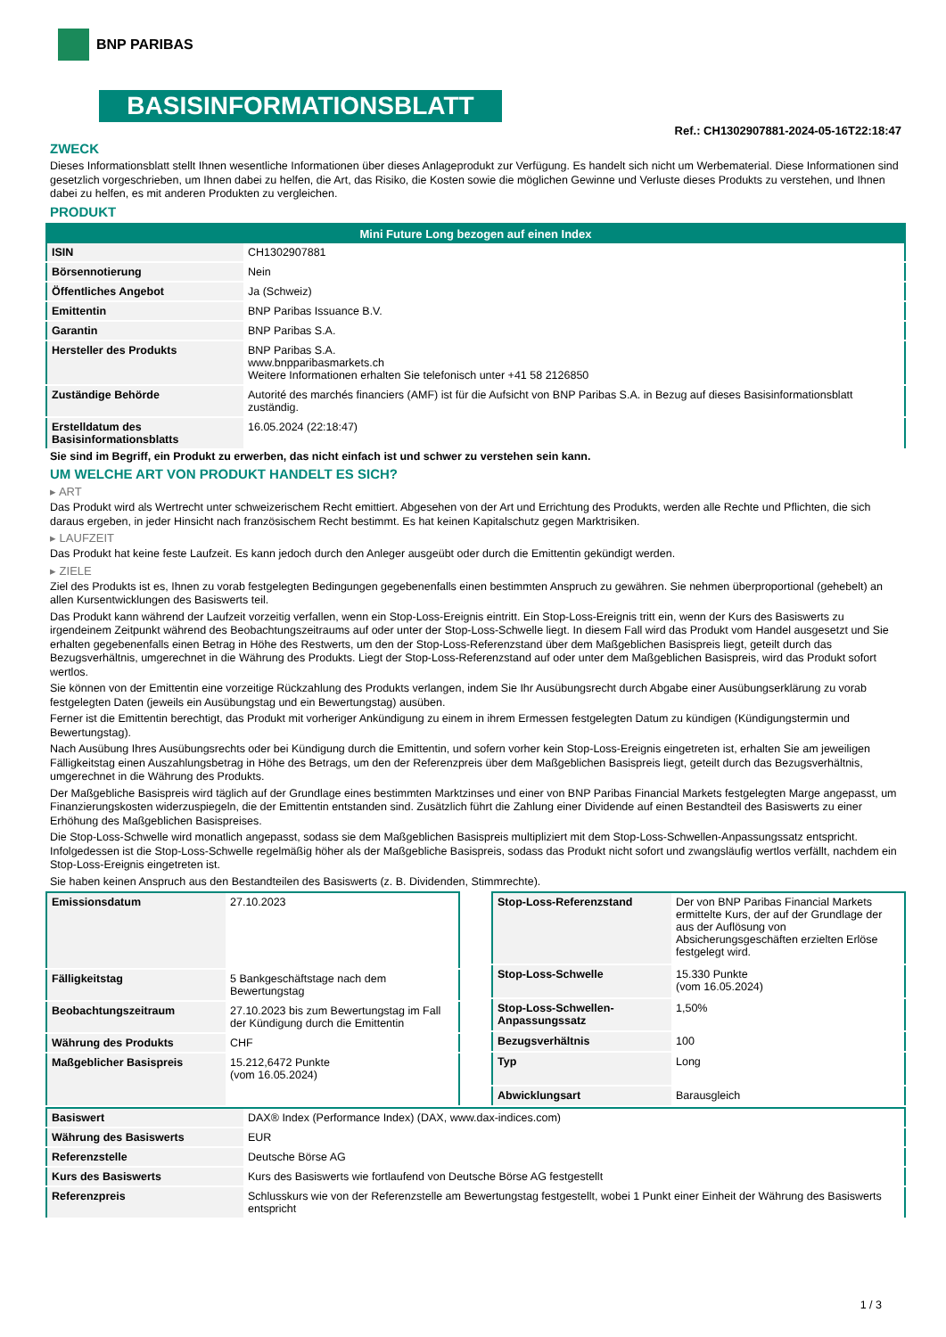BNP PARIBAS
BASISINFORMATIONSBLATT
Ref.: CH1302907881-2024-05-16T22:18:47
ZWECK
Dieses Informationsblatt stellt Ihnen wesentliche Informationen über dieses Anlageprodukt zur Verfügung. Es handelt sich nicht um Werbematerial. Diese Informationen sind gesetzlich vorgeschrieben, um Ihnen dabei zu helfen, die Art, das Risiko, die Kosten sowie die möglichen Gewinne und Verluste dieses Produkts zu verstehen, und Ihnen dabei zu helfen, es mit anderen Produkten zu vergleichen.
PRODUKT
| Mini Future Long bezogen auf einen Index | |
| --- | --- |
| ISIN | CH1302907881 |
| Börsennotierung | Nein |
| Öffentliches Angebot | Ja (Schweiz) |
| Emittentin | BNP Paribas Issuance B.V. |
| Garantin | BNP Paribas S.A. |
| Hersteller des Produkts | BNP Paribas S.A. www.bnpparibasmarkets.ch Weitere Informationen erhalten Sie telefonisch unter +41 58 2126850 |
| Zuständige Behörde | Autorité des marchés financiers (AMF) ist für die Aufsicht von BNP Paribas S.A. in Bezug auf dieses Basisinformationsblatt zuständig. |
| Erstelldatum des Basisinformationsblatts | 16.05.2024 (22:18:47) |
Sie sind im Begriff, ein Produkt zu erwerben, das nicht einfach ist und schwer zu verstehen sein kann.
UM WELCHE ART VON PRODUKT HANDELT ES SICH?
▸ ART
Das Produkt wird als Wertrecht unter schweizerischem Recht emittiert. Abgesehen von der Art und Errichtung des Produkts, werden alle Rechte und Pflichten, die sich daraus ergeben, in jeder Hinsicht nach französischem Recht bestimmt. Es hat keinen Kapitalschutz gegen Marktrisiken.
▸ LAUFZEIT
Das Produkt hat keine feste Laufzeit. Es kann jedoch durch den Anleger ausgeübt oder durch die Emittentin gekündigt werden.
▸ ZIELE
Ziel des Produkts ist es, Ihnen zu vorab festgelegten Bedingungen gegebenenfalls einen bestimmten Anspruch zu gewähren. Sie nehmen überproportional (gehebelt) an allen Kursentwicklungen des Basiswerts teil.
Das Produkt kann während der Laufzeit vorzeitig verfallen, wenn ein Stop-Loss-Ereignis eintritt. Ein Stop-Loss-Ereignis tritt ein, wenn der Kurs des Basiswerts zu irgendeinem Zeitpunkt während des Beobachtungszeitraums auf oder unter der Stop-Loss-Schwelle liegt. In diesem Fall wird das Produkt vom Handel ausgesetzt und Sie erhalten gegebenenfalls einen Betrag in Höhe des Restwerts, um den der Stop-Loss-Referenzstand über dem Maßgeblichen Basispreis liegt, geteilt durch das Bezugsverhältnis, umgerechnet in die Währung des Produkts. Liegt der Stop-Loss-Referenzstand auf oder unter dem Maßgeblichen Basispreis, wird das Produkt sofort wertlos.
Sie können von der Emittentin eine vorzeitige Rückzahlung des Produkts verlangen, indem Sie Ihr Ausübungsrecht durch Abgabe einer Ausübungserklärung zu vorab festgelegten Daten (jeweils ein Ausübungstag und ein Bewertungstag) ausüben.
Ferner ist die Emittentin berechtigt, das Produkt mit vorheriger Ankündigung zu einem in ihrem Ermessen festgelegten Datum zu kündigen (Kündigungstermin und Bewertungstag).
Nach Ausübung Ihres Ausübungsrechts oder bei Kündigung durch die Emittentin, und sofern vorher kein Stop-Loss-Ereignis eingetreten ist, erhalten Sie am jeweiligen Fälligkeitstag einen Auszahlungsbetrag in Höhe des Betrags, um den der Referenzpreis über dem Maßgeblichen Basispreis liegt, geteilt durch das Bezugsverhältnis, umgerechnet in die Währung des Produkts.
Der Maßgebliche Basispreis wird täglich auf der Grundlage eines bestimmten Marktzinses und einer von BNP Paribas Financial Markets festgelegten Marge angepasst, um Finanzierungskosten widerzuspiegeln, die der Emittentin entstanden sind. Zusätzlich führt die Zahlung einer Dividende auf einen Bestandteil des Basiswerts zu einer Erhöhung des Maßgeblichen Basispreises.
Die Stop-Loss-Schwelle wird monatlich angepasst, sodass sie dem Maßgeblichen Basispreis multipliziert mit dem Stop-Loss-Schwellen-Anpassungssatz entspricht. Infolgedessen ist die Stop-Loss-Schwelle regelmäßig höher als der Maßgebliche Basispreis, sodass das Produkt nicht sofort und zwangsläufig wertlos verfällt, nachdem ein Stop-Loss-Ereignis eingetreten ist.
Sie haben keinen Anspruch aus den Bestandteilen des Basiswerts (z. B. Dividenden, Stimmrechte).
| Emissionsdatum | 27.10.2023 |
| Fälligkeitstag | 5 Bankgeschäftstage nach dem Bewertungstag |
| Beobachtungszeitraum | 27.10.2023 bis zum Bewertungstag im Fall der Kündigung durch die Emittentin |
| Währung des Produkts | CHF |
| Maßgeblicher Basispreis | 15.212,6472 Punkte (vom 16.05.2024) |
| Stop-Loss-Referenzstand | Der von BNP Paribas Financial Markets ermittelte Kurs, der auf der Grundlage der aus der Auflösung von Absicherungsgeschäften erzielten Erlöse festgelegt wird. |
| Stop-Loss-Schwelle | 15.330 Punkte (vom 16.05.2024) |
| Stop-Loss-Schwellen-Anpassungssatz | 1,50% |
| Bezugsverhältnis | 100 |
| Typ | Long |
| Abwicklungsart | Barausgleich |
| Basiswert | DAX® Index (Performance Index) (DAX, www.dax-indices.com) |
| Währung des Basiswerts | EUR |
| Referenzstelle | Deutsche Börse AG |
| Kurs des Basiswerts | Kurs des Basiswerts wie fortlaufend von Deutsche Börse AG festgestellt |
| Referenzpreis | Schlusskurs wie von der Referenzstelle am Bewertungstag festgestellt, wobei 1 Punkt einer Einheit der Währung des Basiswerts entspricht |
1 / 3